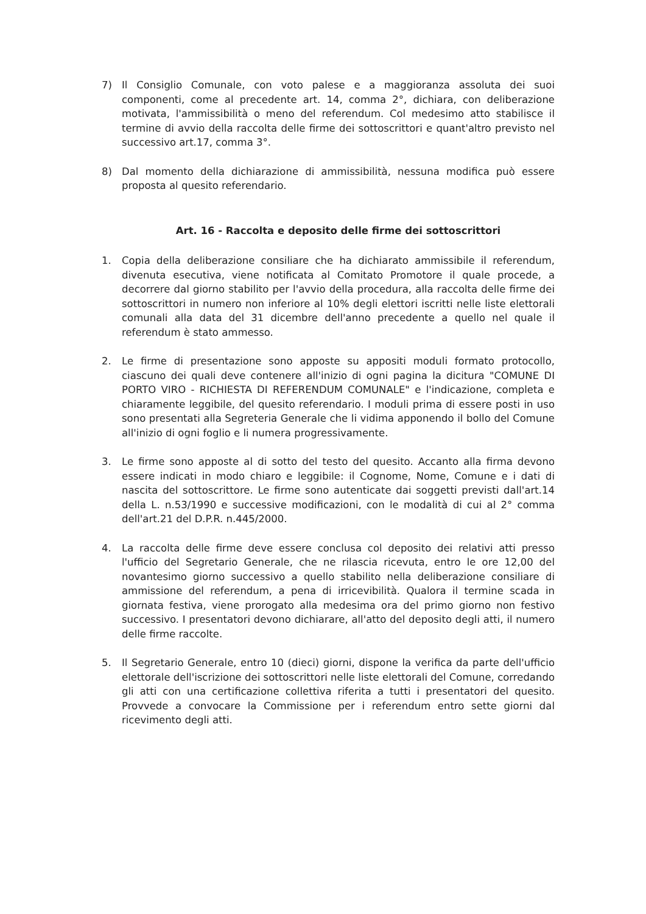7) Il Consiglio Comunale, con voto palese e a maggioranza assoluta dei suoi componenti, come al precedente art. 14, comma 2°, dichiara, con deliberazione motivata, l'ammissibilità o meno del referendum. Col medesimo atto stabilisce il termine di avvio della raccolta delle firme dei sottoscrittori e quant'altro previsto nel successivo art.17, comma 3°.
8) Dal momento della dichiarazione di ammissibilità, nessuna modifica può essere proposta al quesito referendario.
Art. 16 - Raccolta e deposito delle firme dei sottoscrittori
1. Copia della deliberazione consiliare che ha dichiarato ammissibile il referendum, divenuta esecutiva, viene notificata al Comitato Promotore il quale procede, a decorrere dal giorno stabilito per l'avvio della procedura, alla raccolta delle firme dei sottoscrittori in numero non inferiore al 10% degli elettori iscritti nelle liste elettorali comunali alla data del 31 dicembre dell'anno precedente a quello nel quale il referendum è stato ammesso.
2. Le firme di presentazione sono apposte su appositi moduli formato protocollo, ciascuno dei quali deve contenere all'inizio di ogni pagina la dicitura "COMUNE DI PORTO VIRO - RICHIESTA DI REFERENDUM COMUNALE" e l'indicazione, completa e chiaramente leggibile, del quesito referendario. I moduli prima di essere posti in uso sono presentati alla Segreteria Generale che li vidima apponendo il bollo del Comune all'inizio di ogni foglio e li numera progressivamente.
3. Le firme sono apposte al di sotto del testo del quesito. Accanto alla firma devono essere indicati in modo chiaro e leggibile: il Cognome, Nome, Comune e i dati di nascita del sottoscrittore. Le firme sono autenticate dai soggetti previsti dall'art.14 della L. n.53/1990 e successive modificazioni, con le modalità di cui al 2° comma dell'art.21 del D.P.R. n.445/2000.
4. La raccolta delle firme deve essere conclusa col deposito dei relativi atti presso l'ufficio del Segretario Generale, che ne rilascia ricevuta, entro le ore 12,00 del novantesimo giorno successivo a quello stabilito nella deliberazione consiliare di ammissione del referendum, a pena di irricevibilità. Qualora il termine scada in giornata festiva, viene prorogato alla medesima ora del primo giorno non festivo successivo. I presentatori devono dichiarare, all'atto del deposito degli atti, il numero delle firme raccolte.
5. Il Segretario Generale, entro 10 (dieci) giorni, dispone la verifica da parte dell'ufficio elettorale dell'iscrizione dei sottoscrittori nelle liste elettorali del Comune, corredando gli atti con una certificazione collettiva riferita a tutti i presentatori del quesito. Provvede a convocare la Commissione per i referendum entro sette giorni dal ricevimento degli atti.